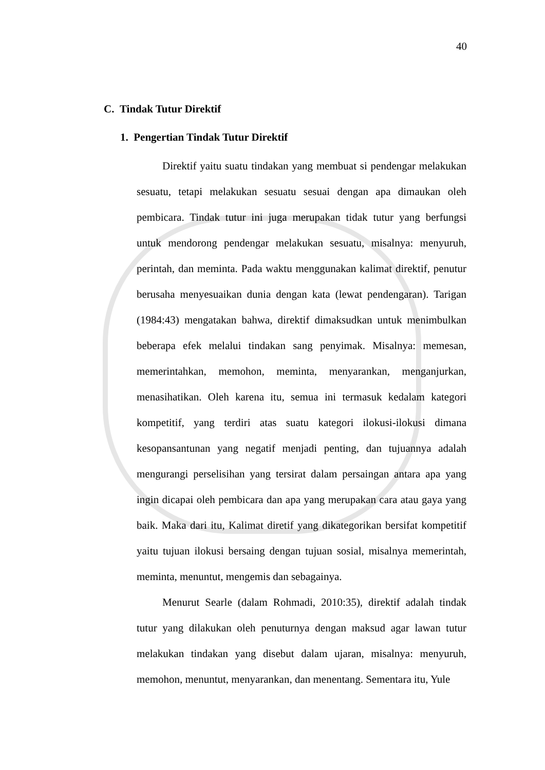40
C. Tindak Tutur Direktif
1. Pengertian Tindak Tutur Direktif
Direktif yaitu suatu tindakan yang membuat si pendengar melakukan sesuatu, tetapi melakukan sesuatu sesuai dengan apa dimaukan oleh pembicara. Tindak tutur ini juga merupakan tidak tutur yang berfungsi untuk mendorong pendengar melakukan sesuatu, misalnya: menyuruh, perintah, dan meminta. Pada waktu menggunakan kalimat direktif, penutur berusaha menyesuaikan dunia dengan kata (lewat pendengaran). Tarigan (1984:43) mengatakan bahwa, direktif dimaksudkan untuk menimbulkan beberapa efek melalui tindakan sang penyimak. Misalnya: memesan, memerintahkan, memohon, meminta, menyarankan, menganjurkan, menasihatikan. Oleh karena itu, semua ini termasuk kedalam kategori kompetitif, yang terdiri atas suatu kategori ilokusi-ilokusi dimana kesopansantunan yang negatif menjadi penting, dan tujuannya adalah mengurangi perselisihan yang tersirat dalam persaingan antara apa yang ingin dicapai oleh pembicara dan apa yang merupakan cara atau gaya yang baik. Maka dari itu, Kalimat diretif yang dikategorikan bersifat kompetitif yaitu tujuan ilokusi bersaing dengan tujuan sosial, misalnya memerintah, meminta, menuntut, mengemis dan sebagainya.
Menurut Searle (dalam Rohmadi, 2010:35), direktif adalah tindak tutur yang dilakukan oleh penuturnya dengan maksud agar lawan tutur melakukan tindakan yang disebut dalam ujaran, misalnya: menyuruh, memohon, menuntut, menyarankan, dan menentang. Sementara itu, Yule